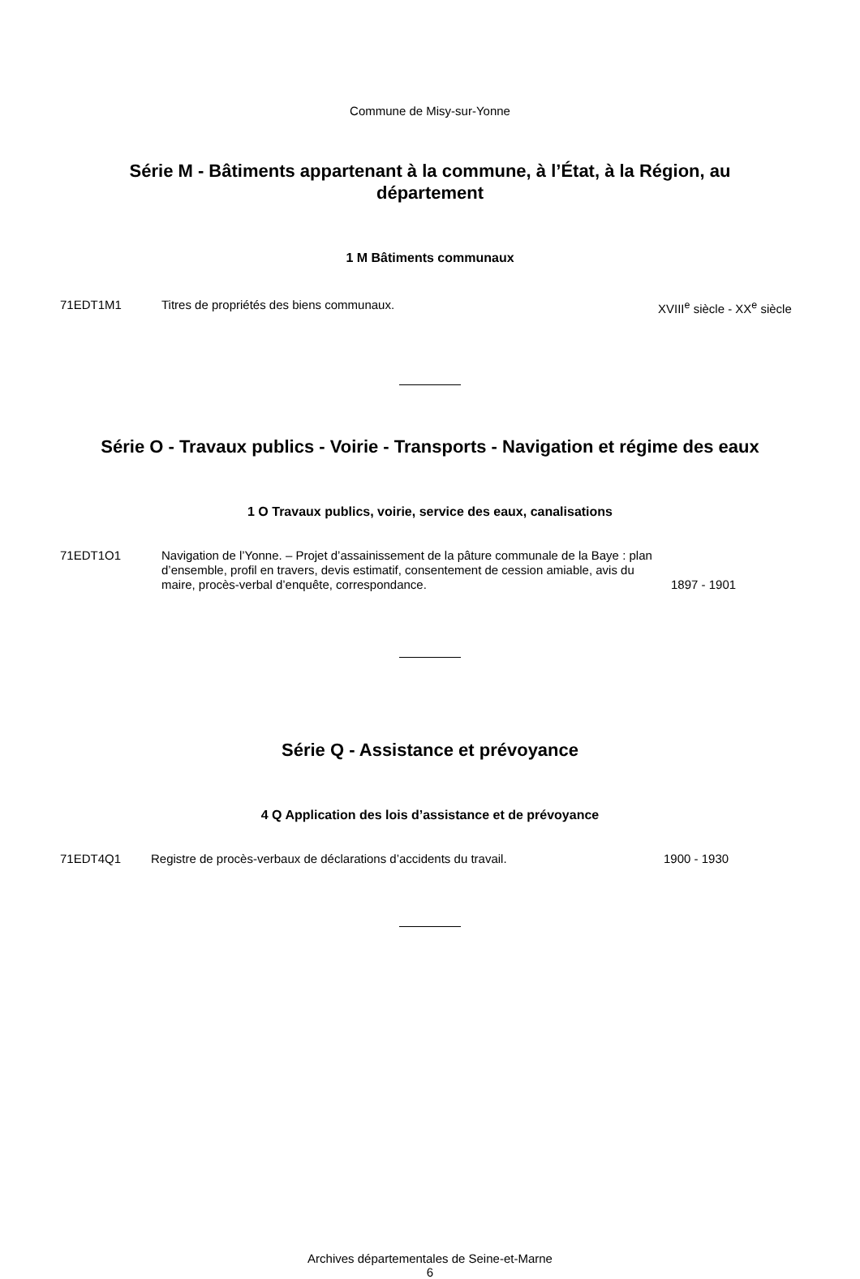Commune de Misy-sur-Yonne
Série M - Bâtiments appartenant à la commune, à l’État, à la Région, au département
1 M Bâtiments communaux
71EDT1M1 Titres de propriétés des biens communaux. XVIII<sup>e</sup> siècle - XX<sup>e</sup> siècle
Série O - Travaux publics - Voirie - Transports - Navigation et régime des eaux
1 O Travaux publics, voirie, service des eaux, canalisations
71EDT1O1 Navigation de l’Yonne. – Projet d’assainissement de la pâture communale de la Baye : plan d’ensemble, profil en travers, devis estimatif, consentement de cession amiable, avis du maire, procès-verbal d’enquête, correspondance.
1897 - 1901
Série Q - Assistance et prévoyance
4 Q Application des lois d’assistance et de prévoyance
71EDT4Q1 Registre de procès-verbaux de déclarations d’accidents du travail. 1900 - 1930
Archives départementales de Seine-et-Marne
6